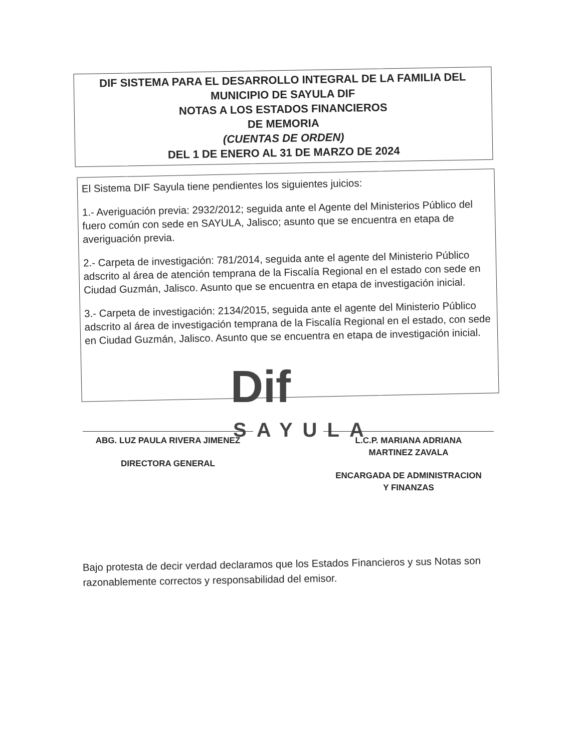DIF SISTEMA PARA EL DESARROLLO INTEGRAL DE LA FAMILIA DEL
MUNICIPIO DE SAYULA DIF
NOTAS A LOS ESTADOS FINANCIEROS
DE MEMORIA
(CUENTAS DE ORDEN)
DEL 1 DE ENERO AL 31 DE MARZO DE 2024
El Sistema DIF Sayula tiene pendientes los siguientes juicios:
1.- Averiguación previa: 2932/2012; seguida ante el Agente del Ministerios Público del fuero común con sede en SAYULA, Jalisco; asunto que se encuentra en etapa de averiguación previa.
2.- Carpeta de investigación: 781/2014, seguida ante el agente del Ministerio Público adscrito al área de atención temprana de la Fiscalía Regional en el estado con sede en Ciudad Guzmán, Jalisco. Asunto que se encuentra en etapa de investigación inicial.
3.- Carpeta de investigación: 2134/2015, seguida ante el agente del Ministerio Público adscrito al área de investigación temprana de la Fiscalía Regional en el estado, con sede en Ciudad Guzmán, Jalisco. Asunto que se encuentra en etapa de investigación inicial.
Dif
SAYULA
ABG. LUZ PAULA RIVERA JIMENEZ
DIRECTORA GENERAL
L.C.P. MARIANA ADRIANA
MARTINEZ ZAVALA
ENCARGADA DE ADMINISTRACION
Y FINANZAS
Bajo protesta de decir verdad declaramos que los Estados Financieros y sus Notas son razonablemente correctos y responsabilidad del emisor.